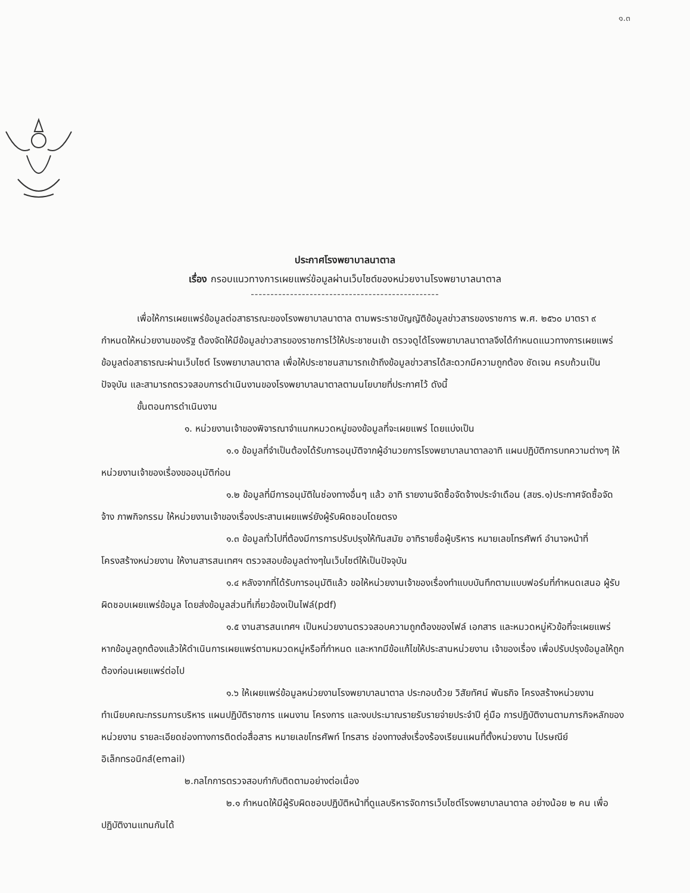๑.๓
ประกาศโรงพยาบาลนาตาล
เรื่อง กรอบแนวทางการเผยแพร่ข้อมูลผ่านเว็บไซต์ของหน่วยงานโรงพยาบาลนาตาล
------------------------------------------------
เพื่อให้การเผยแพร่ข้อมูลต่อสาธารณะของโรงพยาบาลนาตาล ตามพระราชบัญญัติข้อมูลข่าวสารของราชการ พ.ศ. ๒๕๖๐ มาตรา ๙ กำหนดให้หน่วยงานของรัฐ ต้องจัดให้มีข้อมูลข่าวสารของราชการไว้ให้ประชาชนเข้า ตรวจดูได้โรงพยาบาลนาตาลจึงได้กำหนดแนวทางการเผยแพร่ข้อมูลต่อสาธารณะผ่านเว็บไซต์ โรงพยาบาลนาตาล เพื่อให้ประชาชนสามารถเข้าถึงข้อมูลข่าวสารได้สะดวกมีความถูกต้อง ชัดเจน ครบถ้วนเป็นปัจจุบัน และสามารถตรวจสอบการดำเนินงานของโรงพยาบาลนาตาลตามนโยบายที่ประกาศไว้ ดังนี้
ขั้นตอนการดำเนินงาน
๑. หน่วยงานเจ้าของพิจารณาจำแนกหมวดหมู่ของข้อมูลที่จะเผยแพร่ โดยแบ่งเป็น
๑.๑ ข้อมูลที่จำเป็นต้องได้รับการอนุมัติจากผู้อำนวยการโรงพยาบาลนาตาลอาทิ แผนปฏิบัติการบทความต่างๆ ให้หน่วยงานเจ้าของเรื่องขออนุมัติก่อน
๑.๒ ข้อมูลที่มีการอนุมัติในช่องทางอื่นๆ แล้ว อาทิ รายงานจัดซื้อจัดจ้างประจำเดือน (สขร.๑)ประกาศจัดซื้อจัดจ้าง ภาพกิจกรรม ให้หน่วยงานเจ้าของเรื่องประสานเผยแพร่ยังผู้รับผิดชอบโดยตรง
๑.๓ ข้อมูลทั่วไปที่ต้องมีการการปรับปรุงให้ทันสมัย อาทิรายชื่อผู้บริหาร หมายเลขโทรศัพท์ อำนาจหน้าที่ โครงสร้างหน่วยงาน ให้งานสารสนเทศฯ ตรวจสอบข้อมูลต่างๆในเว็บไซต์ให้เป็นปัจจุบัน
๑.๔ หลังจากที่ได้รับการอนุมัติแล้ว ขอให้หน่วยงานเจ้าของเรื่องทำแบบบันทึกตามแบบฟอร์มที่กำหนดเสนอ ผู้รับผิดชอบเผยแพร่ข้อมูล โดยส่งข้อมูลส่วนที่เกี่ยวข้องเป็นไฟล์(pdf)
๑.๕ งานสารสนเทศฯ เป็นหน่วยงานตรวจสอบความถูกต้องของไฟล์ เอกสาร และหมวดหมู่หัวข้อที่จะเผยแพร่ หากข้อมูลถูกต้องแล้วให้ดำเนินการเผยแพร่ตามหมวดหมู่หรือที่กำหนด และหากมีข้อแก้ไขให้ประสานหน่วยงาน เจ้าของเรื่อง เพื่อปรับปรุงข้อมูลให้ถูกต้องก่อนเผยแพร่ต่อไป
๑.๖ ให้เผยแพร่ข้อมูลหน่วยงานโรงพยาบาลนาตาล ประกอบด้วย วิสัยทัศน์ พันธกิจ โครงสร้างหน่วยงาน ทำเนียบคณะกรรมการบริหาร แผนปฏิบัติราชการ แผนงาน โครงการ และงบประมาณรายรับรายจ่ายประจำปี คู่มือ การปฏิบัติงานตามภารกิจหลักของหน่วยงาน รายละเอียดช่องทางการติดต่อสื่อสาร หมายเลขโทรศัพท์ โทรสาร ช่องทางส่งเรื่องร้องเรียนแผนที่ตั้งหน่วยงาน ไปรษณีย์ อิเล็กทรอนิกส์(email)
๒.กลไกการตรวจสอบกำกับติดตามอย่างต่อเนื่อง
๒.๑ กำหนดให้มีผู้รับผิดชอบปฏิบัติหน้าที่ดูแลบริหารจัดการเว็บไซต์โรงพยาบาลนาตาล อย่างน้อย ๒ คน เพื่อปฏิบัติงานแทนกันได้